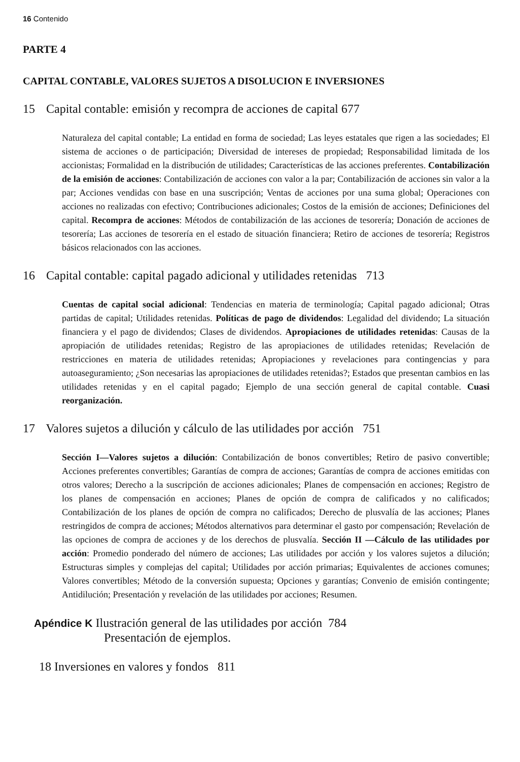16 Contenido
PARTE 4
CAPITAL CONTABLE, VALORES SUJETOS A DISOLUCION E INVERSIONES
15 Capital contable: emisión y recompra de acciones de capital 677
Naturaleza del capital contable; La entidad en forma de sociedad; Las leyes estatales que rigen a las sociedades; El sistema de acciones o de participación; Diversidad de intereses de propiedad; Responsabilidad limitada de los accionistas; Formalidad en la distribución de utilidades; Características de las acciones preferentes. Contabilización de la emisión de acciones: Contabilización de acciones con valor a la par; Contabilización de acciones sin valor a la par; Acciones vendidas con base en una suscripción; Ventas de acciones por una suma global; Operaciones con acciones no realizadas con efectivo; Contribuciones adicionales; Costos de la emisión de acciones; Definiciones del capital. Recompra de acciones: Métodos de contabilización de las acciones de tesorería; Donación de acciones de tesorería; Las acciones de tesorería en el estado de situación financiera; Retiro de acciones de tesorería; Registros básicos relacionados con las acciones.
16 Capital contable: capital pagado adicional y utilidades retenidas 713
Cuentas de capital social adicional: Tendencias en materia de terminología; Capital pagado adicional; Otras partidas de capital; Utilidades retenidas. Políticas de pago de dividendos: Legalidad del dividendo; La situación financiera y el pago de dividendos; Clases de dividendos. Apropiaciones de utilidades retenidas: Causas de la apropiación de utilidades retenidas; Registro de las apropiaciones de utilidades retenidas; Revelación de restricciones en materia de utilidades retenidas; Apropiaciones y revelaciones para contingencias y para autoaseguramiento; ¿Son necesarias las apropiaciones de utilidades retenidas?; Estados que presentan cambios en las utilidades retenidas y en el capital pagado; Ejemplo de una sección general de capital contable. Cuasi reorganización.
17 Valores sujetos a dilución y cálculo de las utilidades por acción 751
Sección I—Valores sujetos a dilución: Contabilización de bonos convertibles; Retiro de pasivo convertible; Acciones preferentes convertibles; Garantías de compra de acciones; Garantías de compra de acciones emitidas con otros valores; Derecho a la suscripción de acciones adicionales; Planes de compensación en acciones; Registro de los planes de compensación en acciones; Planes de opción de compra de calificados y no calificados; Contabilización de los planes de opción de compra no calificados; Derecho de plusvalía de las acciones; Planes restringidos de compra de acciones; Métodos alternativos para determinar el gasto por compensación; Revelación de las opciones de compra de acciones y de los derechos de plusvalía. Sección II —Cálculo de las utilidades por acción: Promedio ponderado del número de acciones; Las utilidades por acción y los valores sujetos a dilución; Estructuras simples y complejas del capital; Utilidades por acción primarias; Equivalentes de acciones comunes; Valores convertibles; Método de la conversión supuesta; Opciones y garantías; Convenio de emisión contingente; Antidilución; Presentación y revelación de las utilidades por acciones; Resumen.
Apéndice K Ilustración general de las utilidades por acción 784
Presentación de ejemplos.
18 Inversiones en valores y fondos 811